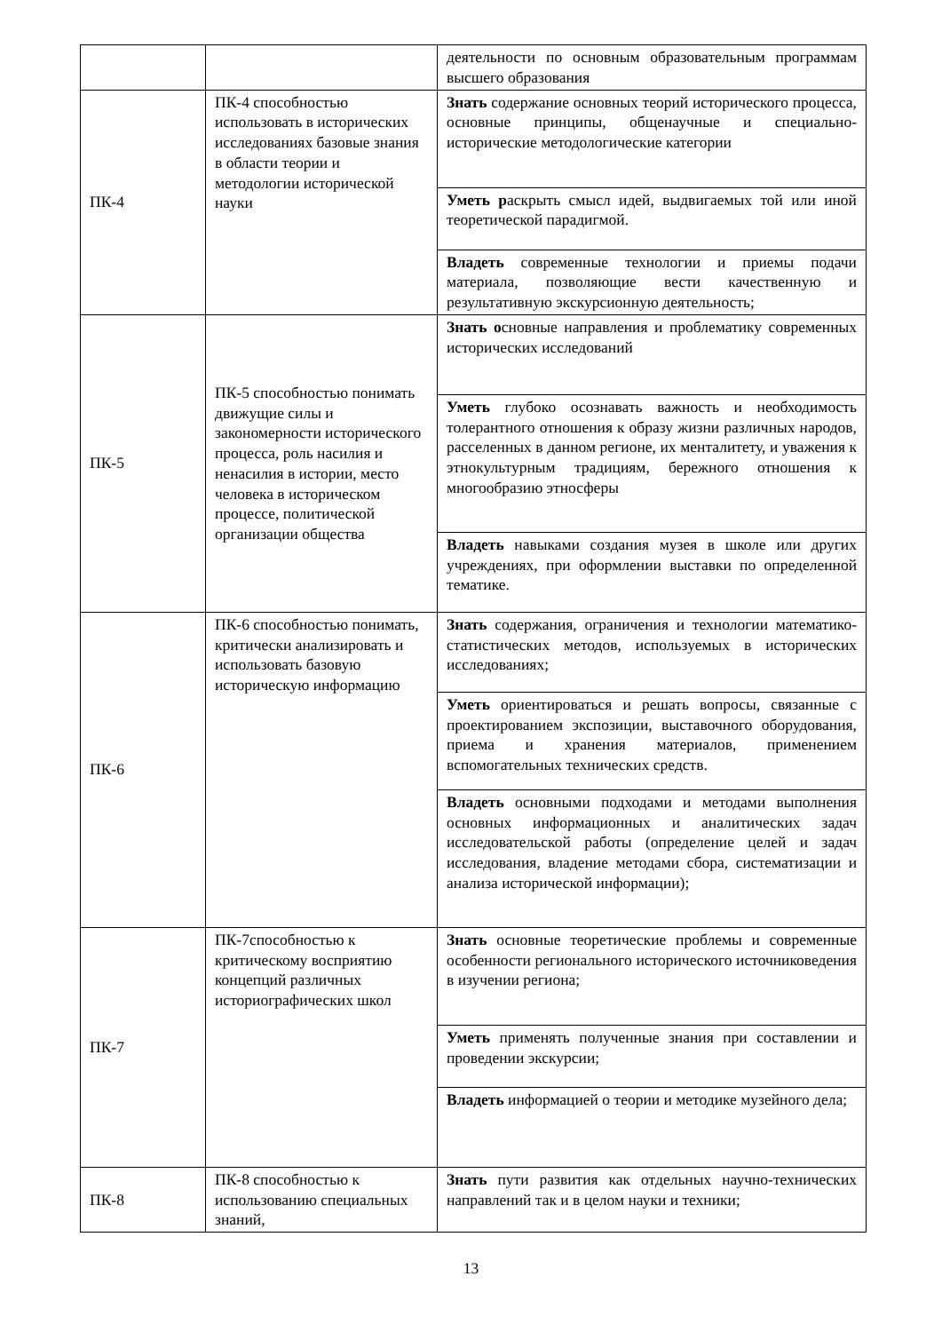| | | деятельности по основным образовательным программам высшего образования |
| ПК-4 | ПК-4 способностью использовать в исторических исследованиях базовые знания в области теории и методологии исторической науки | Знать содержание основных теорий исторического процесса, основные принципы, общенаучные и специально-исторические методологические категории |
| | | Уметь р аскрыть смысл идей, выдвигаемых той или иной теоретической парадигмой. |
| | | Владеть современные технологии и приемы подачи материала, позволяющие вести качественную и результативную экскурсионную деятельность; |
| ПК-5 | ПК-5 способностью понимать движущие силы и закономерности исторического процесса, роль насилия и ненасилия в истории, место человека в историческом процессе, политической организации общества | Знать о сновные направления и проблематику современных исторических исследований |
| | | Уметь глубоко осознавать важность и необходимость толерантного отношения к образу жизни различных народов, расселенных в данном регионе, их менталитету, и уважения к этнокультурным традициям, бережного отношения к многообразию этносферы |
| | | Владеть навыками создания музея в школе или других учреждениях, при оформлении выставки по определенной тематике. |
| ПК-6 | ПК-6 способностью понимать, критически анализировать и использовать базовую историческую информацию | Знать содержания, ограничения и технологии математико-статистических методов, используемых в исторических исследованиях; |
| | | Уметь ориентироваться и решать вопросы, связанные с проектированием экспозиции, выставочного оборудования, приема и хранения материалов, применением вспомогательных технических средств. |
| | | Владеть основными подходами и методами выполнения основных информационных и аналитических задач исследовательской работы (определение целей и задач исследования, владение методами сбора, систематизации и анализа исторической информации); |
| ПК-7 | ПК-7способностью к критическому восприятию концепций различных историографических школ | Знать основные теоретические проблемы и современные особенности регионального исторического источниковедения в изучении региона; |
| | | Уметь применять полученные знания при составлении и проведении экскурсии; |
| | | Владеть информацией о теории и методике музейного дела; |
| ПК-8 | ПК-8 способностью к использованию специальных знаний, | Знать пути развития как отдельных научно-технических направлений так и в целом науки и техники; |
13